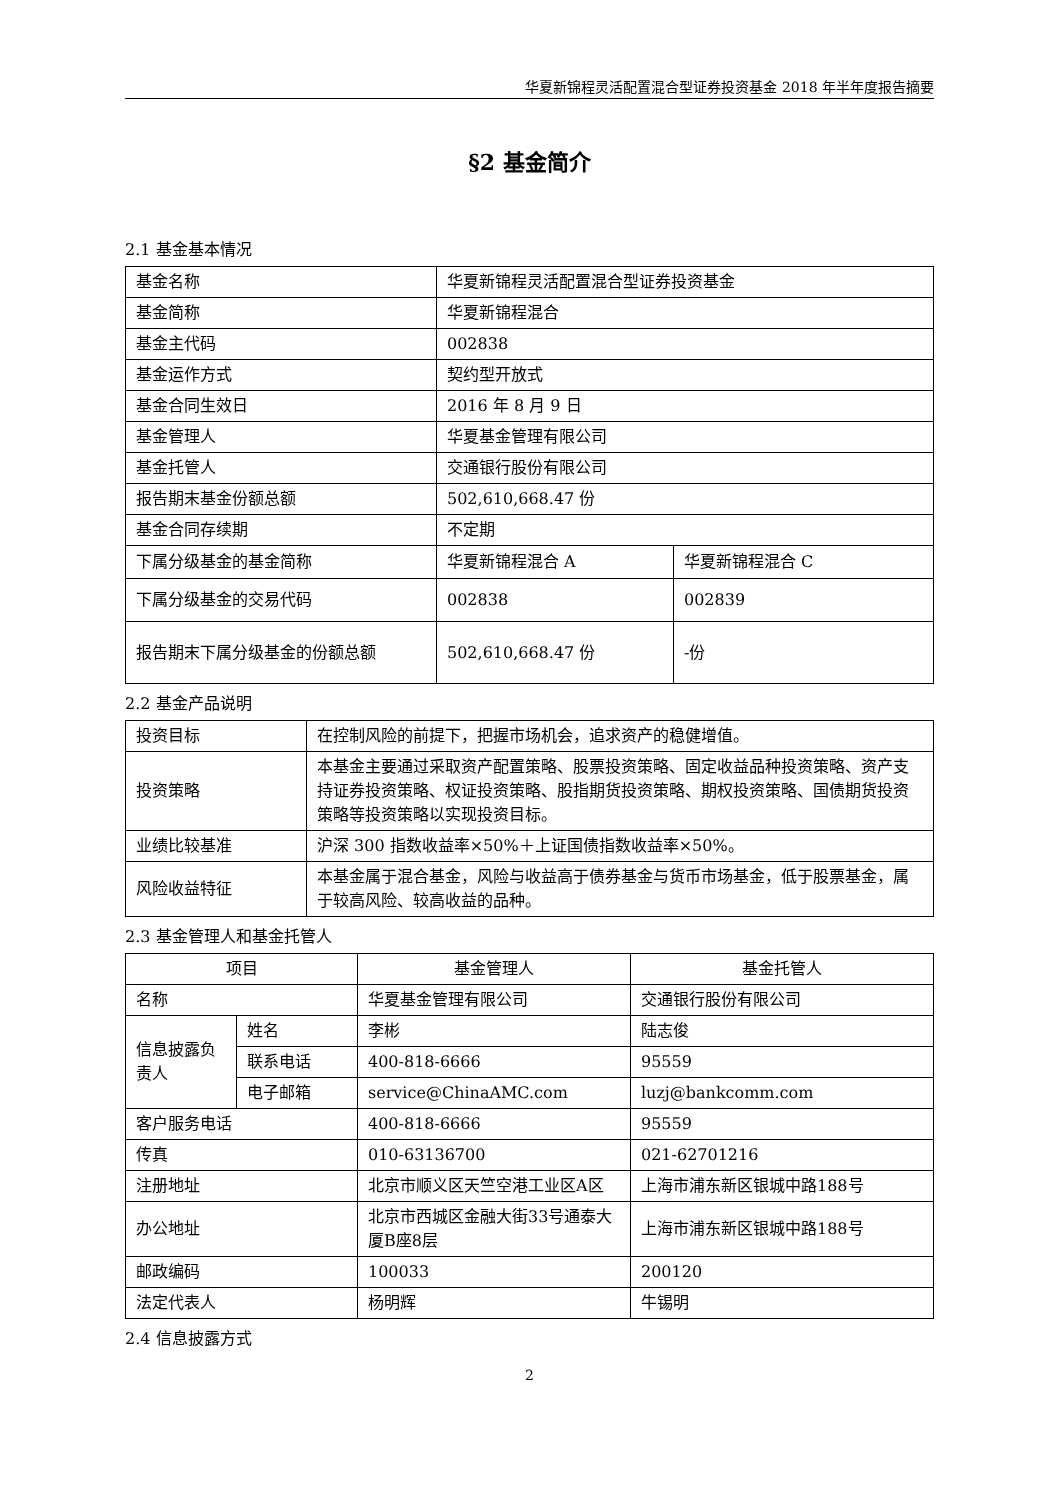华夏新锦程灵活配置混合型证券投资基金 2018 年半年度报告摘要
§2 基金简介
2.1 基金基本情况
| 基金名称 | 华夏新锦程灵活配置混合型证券投资基金 | |
| 基金简称 | 华夏新锦程混合 | |
| 基金主代码 | 002838 | |
| 基金运作方式 | 契约型开放式 | |
| 基金合同生效日 | 2016 年 8 月 9 日 | |
| 基金管理人 | 华夏基金管理有限公司 | |
| 基金托管人 | 交通银行股份有限公司 | |
| 报告期末基金份额总额 | 502,610,668.47 份 | |
| 基金合同存续期 | 不定期 | |
| 下属分级基金的基金简称 | 华夏新锦程混合 A | 华夏新锦程混合 C |
| 下属分级基金的交易代码 | 002838 | 002839 |
| 报告期末下属分级基金的份额总额 | 502,610,668.47 份 | -份 |
2.2 基金产品说明
| 投资目标 | 在控制风险的前提下，把握市场机会，追求资产的稳健增值。 |
| 投资策略 | 本基金主要通过采取资产配置策略、股票投资策略、固定收益品种投资策略、资产支持证券投资策略、权证投资策略、股指期货投资策略、期权投资策略、国债期货投资策略等投资策略以实现投资目标。 |
| 业绩比较基准 | 沪深 300 指数收益率×50%＋上证国债指数收益率×50%。 |
| 风险收益特征 | 本基金属于混合基金，风险与收益高于债券基金与货币市场基金，低于股票基金，属于较高风险、较高收益的品种。 |
2.3 基金管理人和基金托管人
| 项目 | | 基金管理人 | 基金托管人 |
| 名称 | | 华夏基金管理有限公司 | 交通银行股份有限公司 |
| 信息披露负责人 | 姓名 | 李彬 | 陆志俊 |
| | 联系电话 | 400-818-6666 | 95559 |
| | 电子邮箱 | service@ChinaAMC.com | luzj@bankcomm.com |
| 客户服务电话 | | 400-818-6666 | 95559 |
| 传真 | | 010-63136700 | 021-62701216 |
| 注册地址 | | 北京市顺义区天竺空港工业区A区 | 上海市浦东新区银城中路188号 |
| 办公地址 | | 北京市西城区金融大街33号通泰大厦B座8层 | 上海市浦东新区银城中路188号 |
| 邮政编码 | | 100033 | 200120 |
| 法定代表人 | | 杨明辉 | 牛锡明 |
2.4 信息披露方式
2